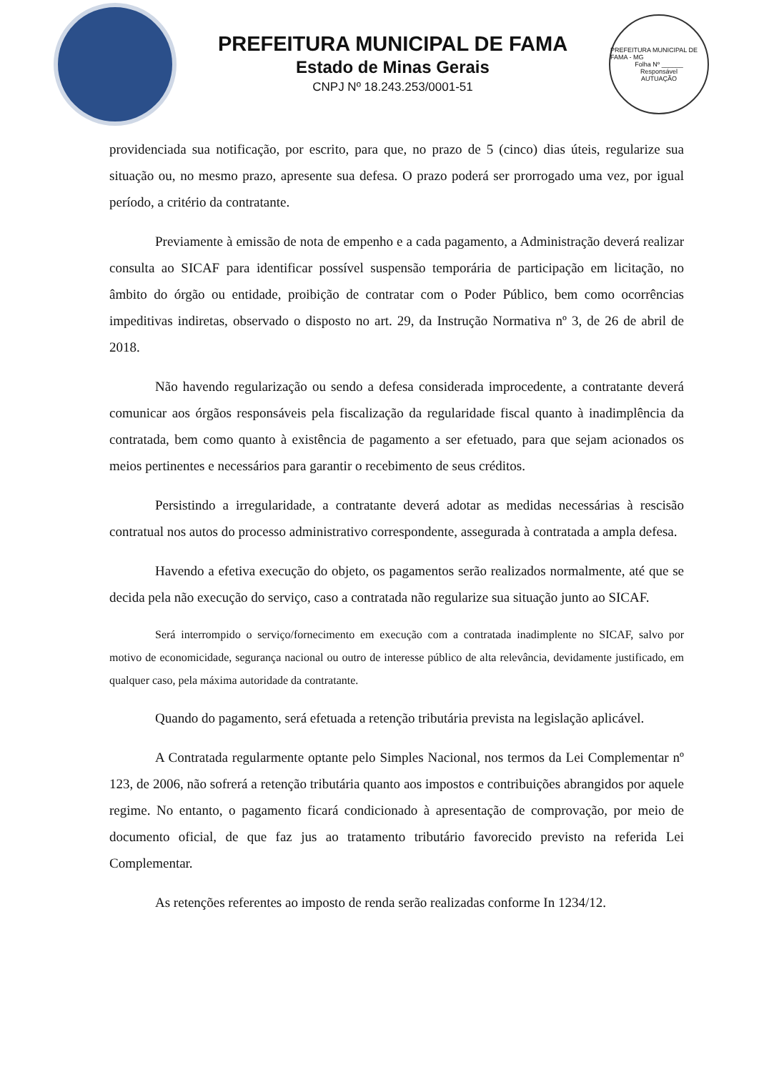PREFEITURA MUNICIPAL DE FAMA
Estado de Minas Gerais
CNPJ Nº 18.243.253/0001-51
PREFEITURA MUNICIPAL DE FAMA - MG
Folha Nº ______
Responsável
AUTUAÇÃO
providenciada sua notificação, por escrito, para que, no prazo de 5 (cinco) dias úteis, regularize sua situação ou, no mesmo prazo, apresente sua defesa. O prazo poderá ser prorrogado uma vez, por igual período, a critério da contratante.
Previamente à emissão de nota de empenho e a cada pagamento, a Administração deverá realizar consulta ao SICAF para identificar possível suspensão temporária de participação em licitação, no âmbito do órgão ou entidade, proibição de contratar com o Poder Público, bem como ocorrências impeditivas indiretas, observado o disposto no art. 29, da Instrução Normativa nº 3, de 26 de abril de 2018.
Não havendo regularização ou sendo a defesa considerada improcedente, a contratante deverá comunicar aos órgãos responsáveis pela fiscalização da regularidade fiscal quanto à inadimplência da contratada, bem como quanto à existência de pagamento a ser efetuado, para que sejam acionados os meios pertinentes e necessários para garantir o recebimento de seus créditos.
Persistindo a irregularidade, a contratante deverá adotar as medidas necessárias à rescisão contratual nos autos do processo administrativo correspondente, assegurada à contratada a ampla defesa.
Havendo a efetiva execução do objeto, os pagamentos serão realizados normalmente, até que se decida pela não execução do serviço, caso a contratada não regularize sua situação junto ao SICAF.
Será interrompido o serviço/fornecimento em execução com a contratada inadimplente no SICAF, salvo por motivo de economicidade, segurança nacional ou outro de interesse público de alta relevância, devidamente justificado, em qualquer caso, pela máxima autoridade da contratante.
Quando do pagamento, será efetuada a retenção tributária prevista na legislação aplicável.
A Contratada regularmente optante pelo Simples Nacional, nos termos da Lei Complementar nº 123, de 2006, não sofrerá a retenção tributária quanto aos impostos e contribuições abrangidos por aquele regime. No entanto, o pagamento ficará condicionado à apresentação de comprovação, por meio de documento oficial, de que faz jus ao tratamento tributário favorecido previsto na referida Lei Complementar.
As retenções referentes ao imposto de renda serão realizadas conforme In 1234/12.